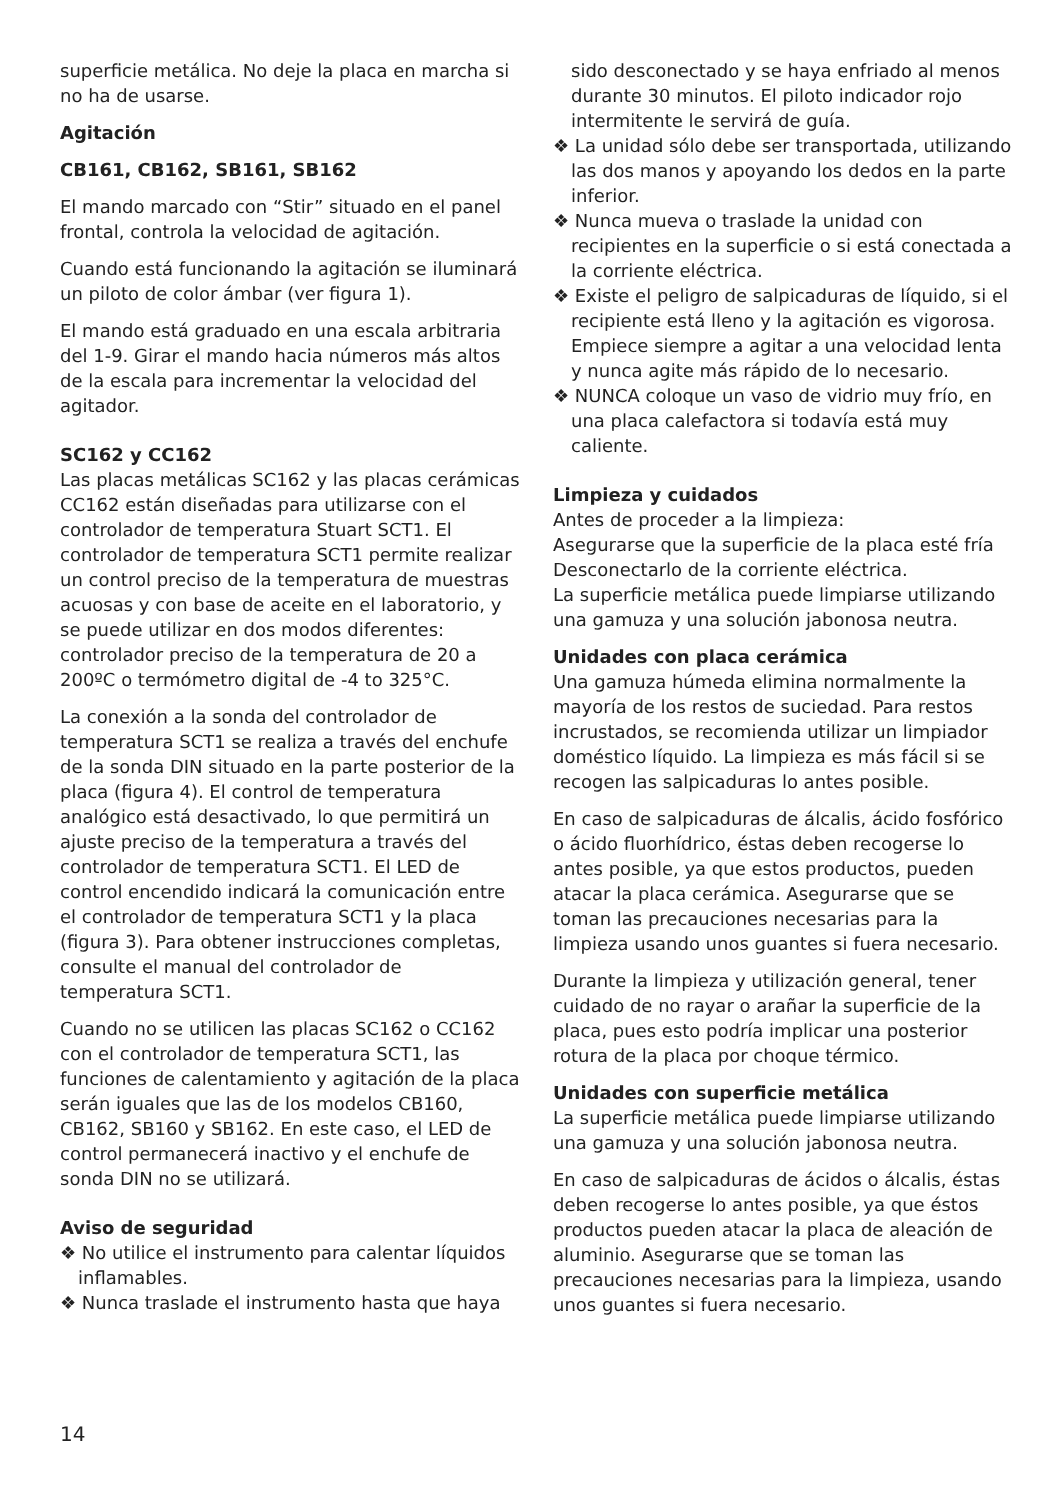superficie metálica. No deje la placa en marcha si no ha de usarse.
Agitación
CB161, CB162, SB161, SB162
El mando marcado con “Stir” situado en el panel frontal, controla la velocidad de agitación.
Cuando está funcionando la agitación se iluminará un piloto de color ámbar (ver figura 1).
El mando está graduado en una escala arbitraria del 1-9. Girar el mando hacia números más altos de la escala para incrementar la velocidad del agitador.
SC162 y CC162
Las placas metálicas SC162 y las placas cerámicas CC162 están diseñadas para utilizarse con el controlador de temperatura Stuart SCT1. El controlador de temperatura SCT1 permite realizar un control preciso de la temperatura de muestras acuosas y con base de aceite en el laboratorio, y se puede utilizar en dos modos diferentes: controlador preciso de la temperatura de 20 a 200ºC o termómetro digital de -4 to 325°C.
La conexión a la sonda del controlador de temperatura SCT1 se realiza a través del enchufe de la sonda DIN situado en la parte posterior de la placa (figura 4). El control de temperatura analógico está desactivado, lo que permitirá un ajuste preciso de la temperatura a través del controlador de temperatura SCT1. El LED de control encendido indicará la comunicación entre el controlador de temperatura SCT1 y la placa (figura 3). Para obtener instrucciones completas, consulte el manual del controlador de temperatura SCT1.
Cuando no se utilicen las placas SC162 o CC162 con el controlador de temperatura SCT1, las funciones de calentamiento y agitación de la placa serán iguales que las de los modelos CB160, CB162, SB160 y SB162. En este caso, el LED de control permanecerá inactivo y el enchufe de sonda DIN no se utilizará.
Aviso de seguridad
❖ No utilice el instrumento para calentar líquidos inflamables.
❖ Nunca traslade el instrumento hasta que haya
sido desconectado y se haya enfriado al menos durante 30 minutos. El piloto indicador rojo intermitente le servirá de guía.
❖ La unidad sólo debe ser transportada, utilizando las dos manos y apoyando los dedos en la parte inferior.
❖ Nunca mueva o traslade la unidad con recipientes en la superficie o si está conectada a la corriente eléctrica.
❖ Existe el peligro de salpicaduras de líquido, si el recipiente está lleno y la agitación es vigorosa. Empiece siempre a agitar a una velocidad lenta y nunca agite más rápido de lo necesario.
❖ NUNCA coloque un vaso de vidrio muy frío, en una placa calefactora si todavía está muy caliente.
Limpieza y cuidados
Antes de proceder a la limpieza:
Asegurarse que la superficie de la placa esté fría
Desconectarlo de la corriente eléctrica.
La superficie metálica puede limpiarse utilizando una gamuza y una solución jabonosa neutra.
Unidades con placa cerámica
Una gamuza húmeda elimina normalmente la mayoría de los restos de suciedad. Para restos incrustados, se recomienda utilizar un limpiador doméstico líquido. La limpieza es más fácil si se recogen las salpicaduras lo antes posible.
En caso de salpicaduras de álcalis, ácido fosfórico o ácido fluorhídrico, éstas deben recogerse lo antes posible, ya que estos productos, pueden atacar la placa cerámica. Asegurarse que se toman las precauciones necesarias para la limpieza usando unos guantes si fuera necesario.
Durante la limpieza y utilización general, tener cuidado de no rayar o arañar la superficie de la placa, pues esto podría implicar una posterior rotura de la placa por choque térmico.
Unidades con superficie metálica
La superficie metálica puede limpiarse utilizando una gamuza y una solución jabonosa neutra.
En caso de salpicaduras de ácidos o álcalis, éstas deben recogerse lo antes posible, ya que éstos productos pueden atacar la placa de aleación de aluminio. Asegurarse que se toman las precauciones necesarias para la limpieza, usando unos guantes si fuera necesario.
14